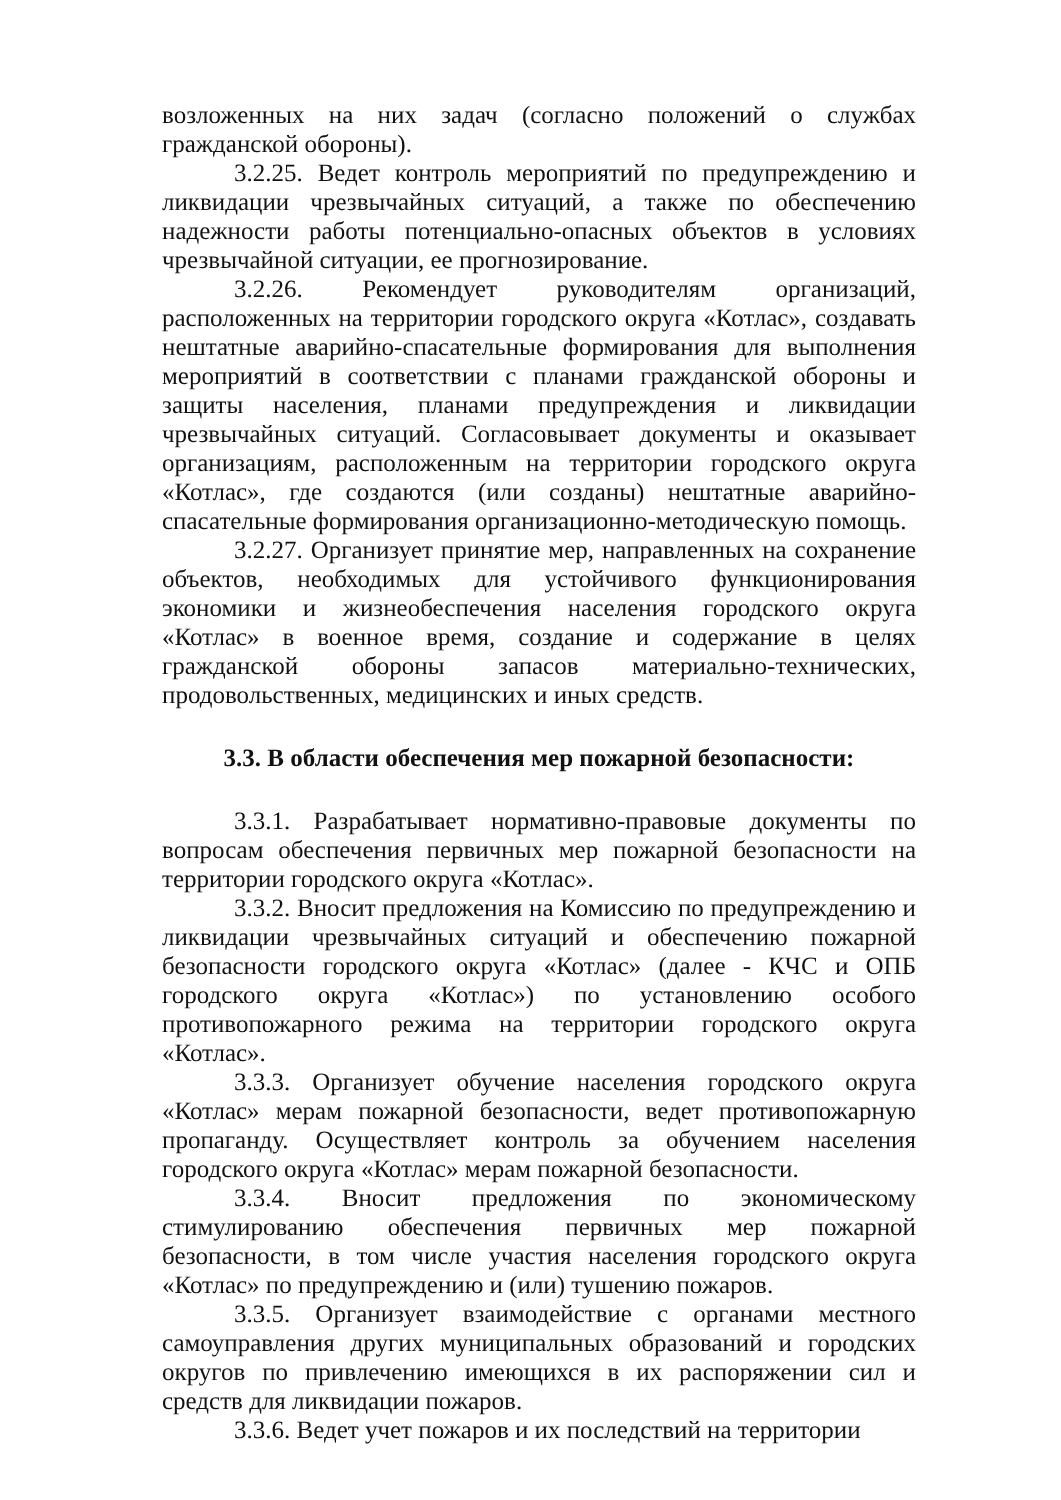возложенных на них задач (согласно положений о службах гражданской обороны).
3.2.25. Ведет контроль мероприятий по предупреждению и ликвидации чрезвычайных ситуаций, а также по обеспечению надежности работы потенциально-опасных объектов в условиях чрезвычайной ситуации, ее прогнозирование.
3.2.26. Рекомендует руководителям организаций, расположенных на территории городского округа «Котлас», создавать нештатные аварийно-спасательные формирования для выполнения мероприятий в соответствии с планами гражданской обороны и защиты населения, планами предупреждения и ликвидации чрезвычайных ситуаций. Согласовывает документы и оказывает организациям, расположенным на территории городского округа «Котлас», где создаются (или созданы) нештатные аварийно-спасательные формирования организационно-методическую помощь.
3.2.27. Организует принятие мер, направленных на сохранение объектов, необходимых для устойчивого функционирования экономики и жизнеобеспечения населения городского округа «Котлас» в военное время, создание и содержание в целях гражданской обороны запасов материально-технических, продовольственных, медицинских и иных средств.
3.3. В области обеспечения мер пожарной безопасности:
3.3.1. Разрабатывает нормативно-правовые документы по вопросам обеспечения первичных мер пожарной безопасности на территории городского округа «Котлас».
3.3.2. Вносит предложения на Комиссию по предупреждению и ликвидации чрезвычайных ситуаций и обеспечению пожарной безопасности городского округа «Котлас» (далее - КЧС и ОПБ городского округа «Котлас») по установлению особого противопожарного режима на территории городского округа «Котлас».
3.3.3. Организует обучение населения городского округа «Котлас» мерам пожарной безопасности, ведет противопожарную пропаганду. Осуществляет контроль за обучением населения городского округа «Котлас» мерам пожарной безопасности.
3.3.4. Вносит предложения по экономическому стимулированию обеспечения первичных мер пожарной безопасности, в том числе участия населения городского округа «Котлас» по предупреждению и (или) тушению пожаров.
3.3.5. Организует взаимодействие с органами местного самоуправления других муниципальных образований и городских округов по привлечению имеющихся в их распоряжении сил и средств для ликвидации пожаров.
3.3.6. Ведет учет пожаров и их последствий на территории